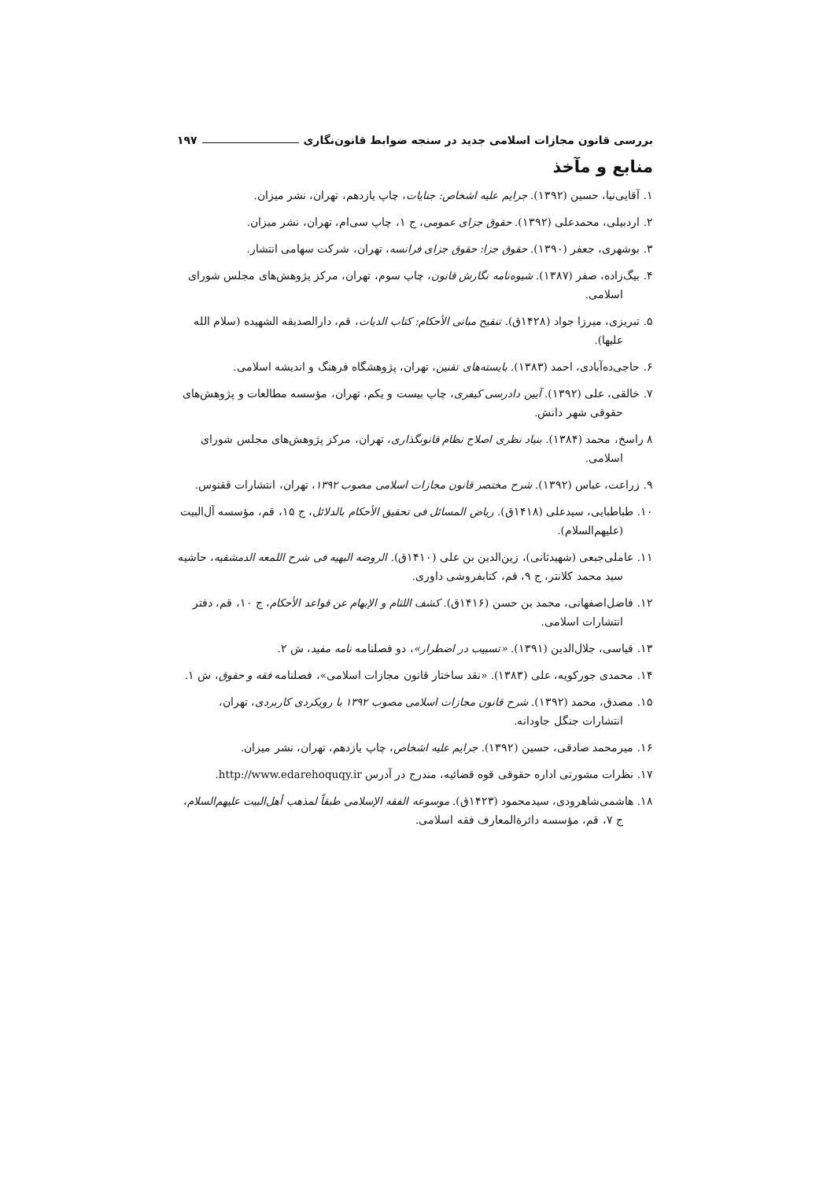بررسی قانون مجازات اسلامی جدید در سنجه ضوابط قانون‌نگاری ۱۹۷
منابع و مآخذ
۱. آقایی‌نیا، حسین (۱۳۹۲). جرایم علیه اشخاص: جنایات، چاپ یازدهم، تهران، نشر میزان.
۲. اردبیلی، محمدعلی (۱۳۹۲). حقوق جزای عمومی، ج ۱، چاپ سی‌ام، تهران، نشر میزان.
۳. بوشهری، جعفر (۱۳۹۰). حقوق جزا: حقوق جزای فرانسه، تهران، شرکت سهامی انتشار.
۴. بیگ‌زاده، صفر (۱۳۸۷). شیوه‌نامه نگارش قانون، چاپ سوم، تهران، مرکز پژوهش‌های مجلس شورای اسلامی.
۵. تبریزی، میرزا جواد (۱۴۲۸ق). تنقیح مبانی الأحکام: کتاب الدیات، قم، دارالصدیقه الشهیده (سلام الله علیها).
۶. حاجی‌ده‌آبادی، احمد (۱۳۸۳). بایسته‌های تقنین، تهران، پژوهشگاه فرهنگ و اندیشه اسلامی.
۷. خالقی، علی (۱۳۹۲). آیین دادرسی کیفری، چاپ بیست و یکم، تهران، مؤسسه مطالعات و پژوهش‌های حقوقی شهر دانش.
۸ راسخ، محمد (۱۳۸۴). بنیاد نظری اصلاح نظام قانونگذاری، تهران، مرکز پژوهش‌های مجلس شورای اسلامی.
۹. زراعت، عباس (۱۳۹۲). شرح مختصر قانون مجازات اسلامی مصوب ۱۳۹۲، تهران، انتشارات ققنوس.
۱۰. طباطبایی، سیدعلی (۱۴۱۸ق). ریاض المسائل فی تحقیق الأحکام بالدلائل، ج ۱۵، قم، مؤسسه آل‌البیت (علیهم‌السلام).
۱۱. عاملی‌جبعی (شهیدثانی)، زین‌الدین بن علی (۱۴۱۰ق). الروضه البهیه فی شرح اللمعه الدمشقیه، حاشیه سید محمد کلانتر، ج ۹، قم، کتابفروشی داوری.
۱۲. فاضل‌اصفهانی، محمد بن حسن (۱۴۱۶ق). کشف اللثام و الإبهام عن قواعد الأحکام، ج ۱۰، قم، دفتر انتشارات اسلامی.
۱۳. قیاسی، جلال‌الدین (۱۳۹۱). «تسبیب در اضطرار»، دو فصلنامه نامه مفید، ش ۲.
۱۴. محمدی جورکویه، علی (۱۳۸۳). «نقد ساختار قانون مجازات اسلامی»، فصلنامه فقه و حقوق، ش ۱.
۱۵. مصدق، محمد (۱۳۹۲). شرح قانون مجازات اسلامی مصوب ۱۳۹۲ با رویکردی کاربردی، تهران، انتشارات جنگل جاودانه.
۱۶. میرمحمد صادقی، حسین (۱۳۹۲). جرایم علیه اشخاص، چاپ یازدهم، تهران، نشر میزان.
۱۷. نظرات مشورتی اداره حقوقی قوه قضائیه، مندرج در آدرس http://www.edarehoquqy.ir.
۱۸. هاشمی‌شاهرودی، سیدمحمود (۱۴۲۳ق). موسوعه الفقه الإسلامی طبقاً لمذهب أهل‌البیت علیهم‌السلام، ج ۷، قم، مؤسسه دائرةالمعارف فقه اسلامی.